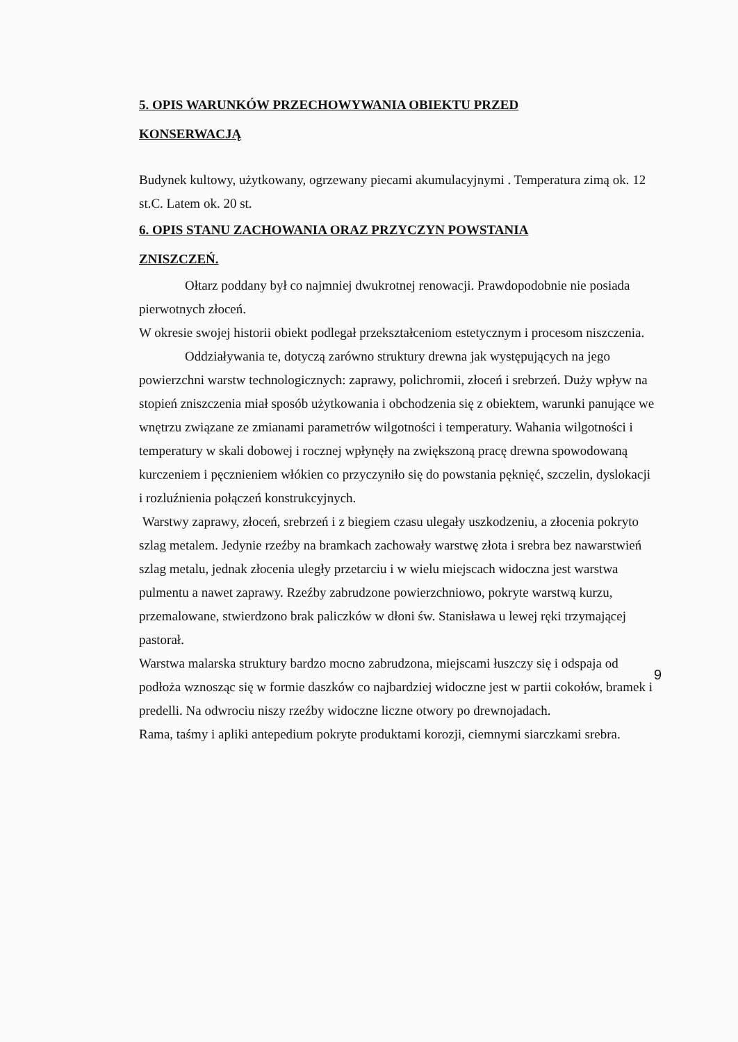5. OPIS WARUNKÓW PRZECHOWYWANIA OBIEKTU PRZED
KONSERWACJĄ
Budynek kultowy, użytkowany, ogrzewany piecami akumulacyjnymi . Temperatura zimą ok. 12 st.C. Latem ok. 20 st.
6. OPIS STANU ZACHOWANIA ORAZ PRZYCZYN POWSTANIA
ZNISZCZEŃ.
Ołtarz poddany był co najmniej dwukrotnej renowacji. Prawdopodobnie nie posiada pierwotnych złoceń.
W okresie swojej historii obiekt podlegał przekształceniom estetycznym i procesom niszczenia.
Oddziaływania te, dotyczą zarówno struktury drewna jak występujących na jego powierzchni warstw technologicznych: zaprawy, polichromii, złoceń i srebrzeń. Duży wpływ na stopień zniszczenia miał sposób użytkowania i obchodzenia się z obiektem, warunki panujące we wnętrzu związane ze zmianami parametrów wilgotności i temperatury. Wahania wilgotności i temperatury w skali dobowej i rocznej wpłynęły na zwiększoną pracę drewna spowodowaną kurczeniem i pęcznieniem włókien co przyczyniło się do powstania pęknięć, szczelin, dyslokacji i rozluźnienia połączeń konstrukcyjnych.
Warstwy zaprawy, złoceń, srebrzeń i z biegiem czasu ulegały uszkodzeniu, a złocenia pokryto szlag metalem. Jedynie rzeźby na bramkach zachowały warstwę złota i srebra bez nawarstwień szlag metalu, jednak złocenia uległy przetarciu i w wielu miejscach widoczna jest warstwa pulmentu a nawet zaprawy. Rzeźby zabrudzone powierzchniowo, pokryte warstwą kurzu, przemalowane, stwierdzono brak paliczków w dłoni św. Stanisława u lewej ręki trzymającej pastorał.
Warstwa malarska struktury bardzo mocno zabrudzona, miejscami łuszczy się i odspaja od podłoża wznosząc się w formie daszków co najbardziej widoczne jest w partii cokołów, bramek i predelli. Na odwrociu niszy rzeźby widoczne liczne otwory po drewnojadach.
Rama, taśmy i apliki antepedium pokryte produktami korozji, ciemnymi siarczkami srebra.
9